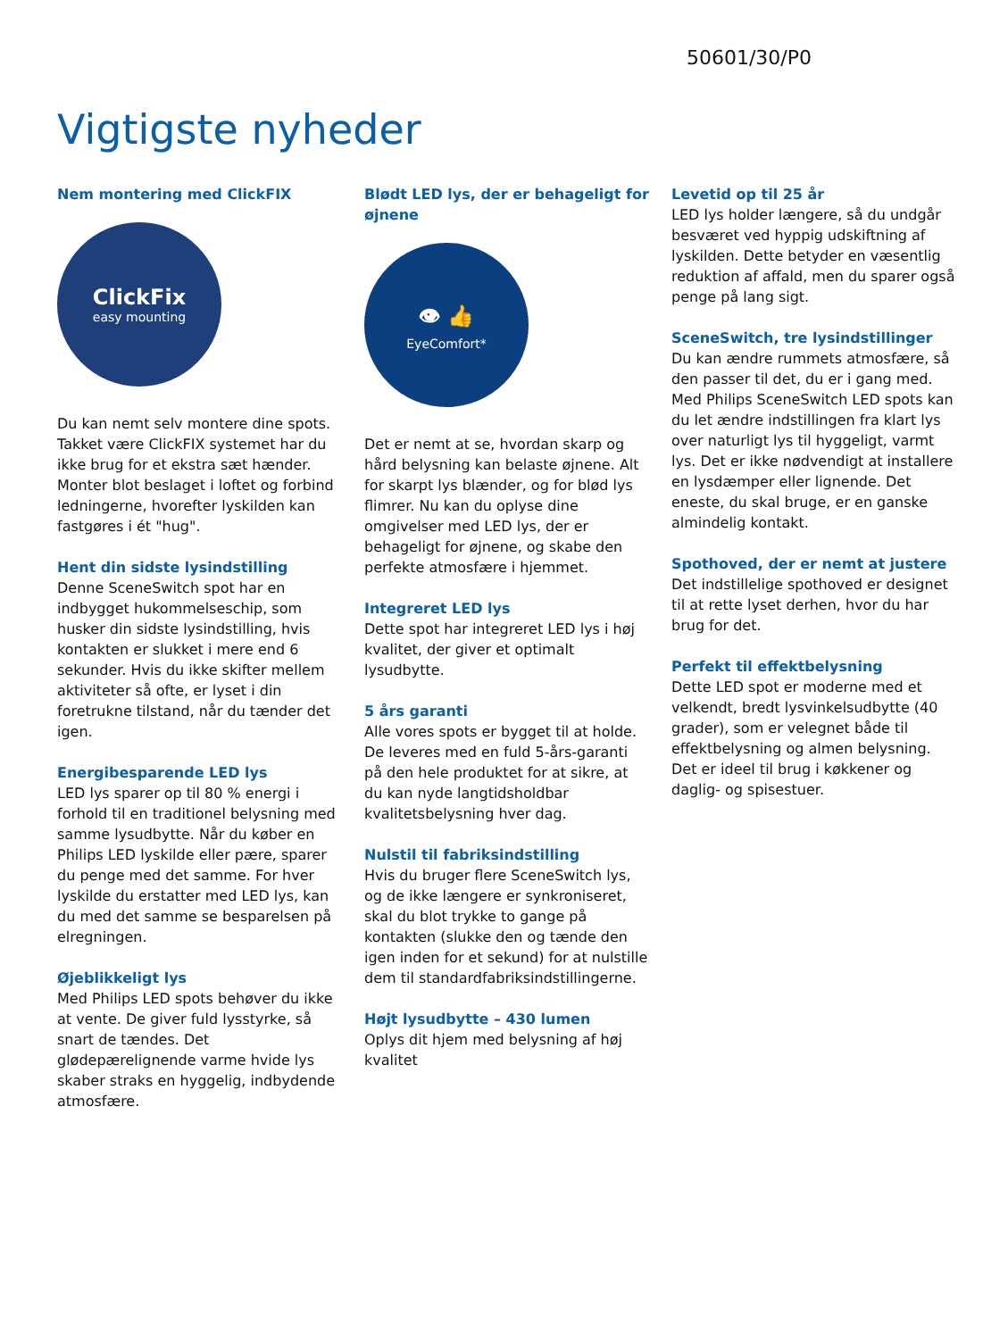50601/30/P0
Vigtigste nyheder
Nem montering med ClickFIX
ClickFix
easy mounting
Du kan nemt selv montere dine spots. Takket være ClickFIX systemet har du ikke brug for et ekstra sæt hænder. Monter blot beslaget i loftet og forbind ledningerne, hvorefter lyskilden kan fastgøres i ét "hug".
Hent din sidste lysindstilling
Denne SceneSwitch spot har en indbygget hukommelseschip, som husker din sidste lysindstilling, hvis kontakten er slukket i mere end 6 sekunder. Hvis du ikke skifter mellem aktiviteter så ofte, er lyset i din foretrukne tilstand, når du tænder det igen.
Energibesparende LED lys
LED lys sparer op til 80 % energi i forhold til en traditionel belysning med samme lysudbytte. Når du køber en Philips LED lyskilde eller pære, sparer du penge med det samme. For hver lyskilde du erstatter med LED lys, kan du med det samme se besparelsen på elregningen.
Øjeblikkeligt lys
Med Philips LED spots behøver du ikke at vente. De giver fuld lysstyrke, så snart de tændes. Det glødepærelignende varme hvide lys skaber straks en hyggelig, indbydende atmosfære.
Blødt LED lys, der er behageligt for øjnene
👁 👍
EyeComfort*
Det er nemt at se, hvordan skarp og hård belysning kan belaste øjnene. Alt for skarpt lys blænder, og for blød lys flimrer. Nu kan du oplyse dine omgivelser med LED lys, der er behageligt for øjnene, og skabe den perfekte atmosfære i hjemmet.
Integreret LED lys
Dette spot har integreret LED lys i høj kvalitet, der giver et optimalt lysudbytte.
5 års garanti
Alle vores spots er bygget til at holde. De leveres med en fuld 5-års-garanti på den hele produktet for at sikre, at du kan nyde langtidsholdbar kvalitetsbelysning hver dag.
Nulstil til fabriksindstilling
Hvis du bruger flere SceneSwitch lys, og de ikke længere er synkroniseret, skal du blot trykke to gange på kontakten (slukke den og tænde den igen inden for et sekund) for at nulstille dem til standardfabriksindstillingerne.
Højt lysudbytte – 430 lumen
Oplys dit hjem med belysning af høj kvalitet
Levetid op til 25 år
LED lys holder længere, så du undgår besværet ved hyppig udskiftning af lyskilden. Dette betyder en væsentlig reduktion af affald, men du sparer også penge på lang sigt.
SceneSwitch, tre lysindstillinger
Du kan ændre rummets atmosfære, så den passer til det, du er i gang med. Med Philips SceneSwitch LED spots kan du let ændre indstillingen fra klart lys over naturligt lys til hyggeligt, varmt lys. Det er ikke nødvendigt at installere en lysdæmper eller lignende. Det eneste, du skal bruge, er en ganske almindelig kontakt.
Spothoved, der er nemt at justere
Det indstillelige spothoved er designet til at rette lyset derhen, hvor du har brug for det.
Perfekt til effektbelysning
Dette LED spot er moderne med et velkendt, bredt lysvinkelsudbytte (40 grader), som er velegnet både til effektbelysning og almen belysning. Det er ideel til brug i køkkener og daglig- og spisestuer.